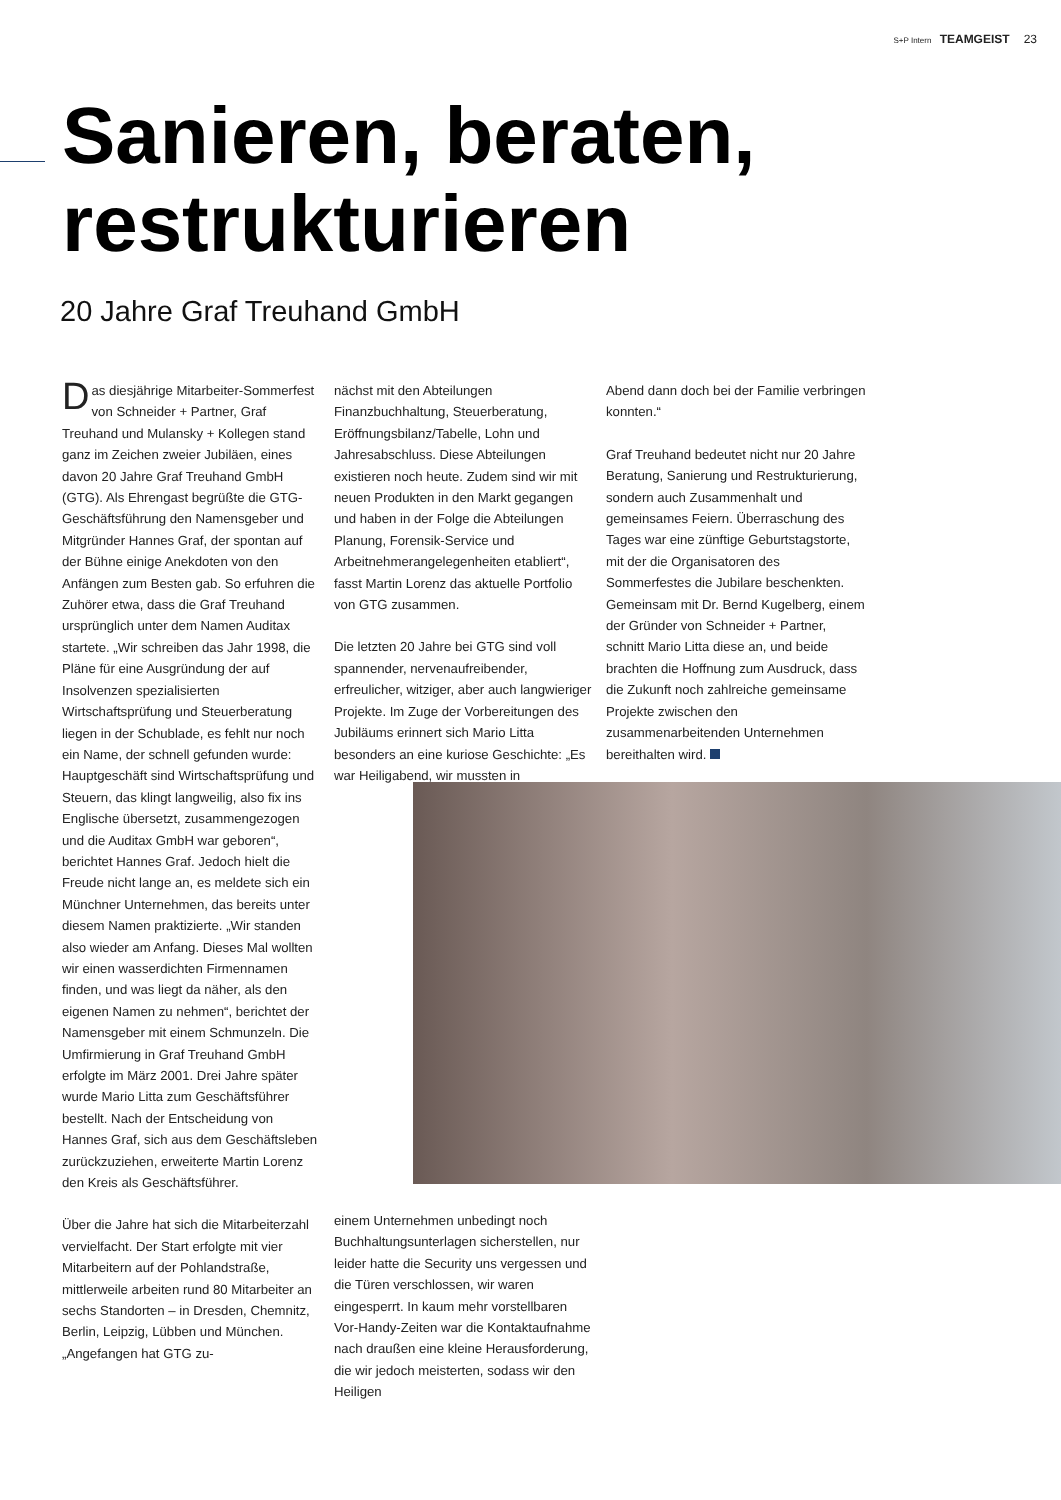S+P Intern TEAMGEIST 23
Sanieren, beraten,
restrukturieren
20 Jahre Graf Treuhand GmbH
Das diesjährige Mitarbeiter-Sommerfest von Schneider + Partner, Graf Treuhand und Mulansky + Kollegen stand ganz im Zeichen zweier Jubiläen, eines davon 20 Jahre Graf Treuhand GmbH (GTG). Als Ehrengast begrüßte die GTG-Geschäftsführung den Namensgeber und Mitgründer Hannes Graf, der spontan auf der Bühne einige Anekdoten von den Anfängen zum Besten gab. So erfuhren die Zuhörer etwa, dass die Graf Treuhand ursprünglich unter dem Namen Auditax startete. „Wir schreiben das Jahr 1998, die Pläne für eine Ausgründung der auf Insolvenzen spezialisierten Wirtschaftsprüfung und Steuerberatung liegen in der Schublade, es fehlt nur noch ein Name, der schnell gefunden wurde: Hauptgeschäft sind Wirtschaftsprüfung und Steuern, das klingt langweilig, also fix ins Englische übersetzt, zusammengezogen und die Auditax GmbH war geboren“, berichtet Hannes Graf. Jedoch hielt die Freude nicht lange an, es meldete sich ein Münchner Unternehmen, das bereits unter diesem Namen praktizierte. „Wir standen also wieder am Anfang. Dieses Mal wollten wir einen wasserdichten Firmennamen finden, und was liegt da näher, als den eigenen Namen zu nehmen“, berichtet der Namensgeber mit einem Schmunzeln. Die Umfirmierung in Graf Treuhand GmbH erfolgte im März 2001. Drei Jahre später wurde Mario Litta zum Geschäftsführer bestellt. Nach der Entscheidung von Hannes Graf, sich aus dem Geschäftsleben zurückzuziehen, erweiterte Martin Lorenz den Kreis als Geschäftsführer.
Über die Jahre hat sich die Mitarbeiterzahl vervielfacht. Der Start erfolgte mit vier Mitarbeitern auf der Pohlandstraße, mittlerweile arbeiten rund 80 Mitarbeiter an sechs Standorten – in Dresden, Chemnitz, Berlin, Leipzig, Lübben und München. „Angefangen hat GTG zu-
nächst mit den Abteilungen Finanzbuchhaltung, Steuerberatung, Eröffnungsbilanz/Tabelle, Lohn und Jahresabschluss. Diese Abteilungen existieren noch heute. Zudem sind wir mit neuen Produkten in den Markt gegangen und haben in der Folge die Abteilungen Planung, Forensik-Service und Arbeitnehmerangelegenheiten etabliert“, fasst Martin Lorenz das aktuelle Portfolio von GTG zusammen.
Die letzten 20 Jahre bei GTG sind voll spannender, nervenaufreibender, erfreulicher, witziger, aber auch langwieriger Projekte. Im Zuge der Vorbereitungen des Jubiläums erinnert sich Mario Litta besonders an eine kuriose Geschichte: „Es war Heiligabend, wir mussten in
einem Unternehmen unbedingt noch Buchhaltungsunterlagen sicherstellen, nur leider hatte die Security uns vergessen und die Türen verschlossen, wir waren eingesperrt. In kaum mehr vorstellbaren Vor-Handy-Zeiten war die Kontaktaufnahme nach draußen eine kleine Herausforderung, die wir jedoch meisterten, sodass wir den Heiligen
Abend dann doch bei der Familie verbringen konnten.“
Graf Treuhand bedeutet nicht nur 20 Jahre Beratung, Sanierung und Restrukturierung, sondern auch Zusammenhalt und gemeinsames Feiern. Überraschung des Tages war eine zünftige Geburtstagstorte, mit der die Organisatoren des Sommerfestes die Jubilare beschenkten. Gemeinsam mit Dr. Bernd Kugelberg, einem der Gründer von Schneider + Partner, schnitt Mario Litta diese an, und beide brachten die Hoffnung zum Ausdruck, dass die Zukunft noch zahlreiche gemeinsame Projekte zwischen den zusammenarbeitenden Unternehmen bereithalten wird.